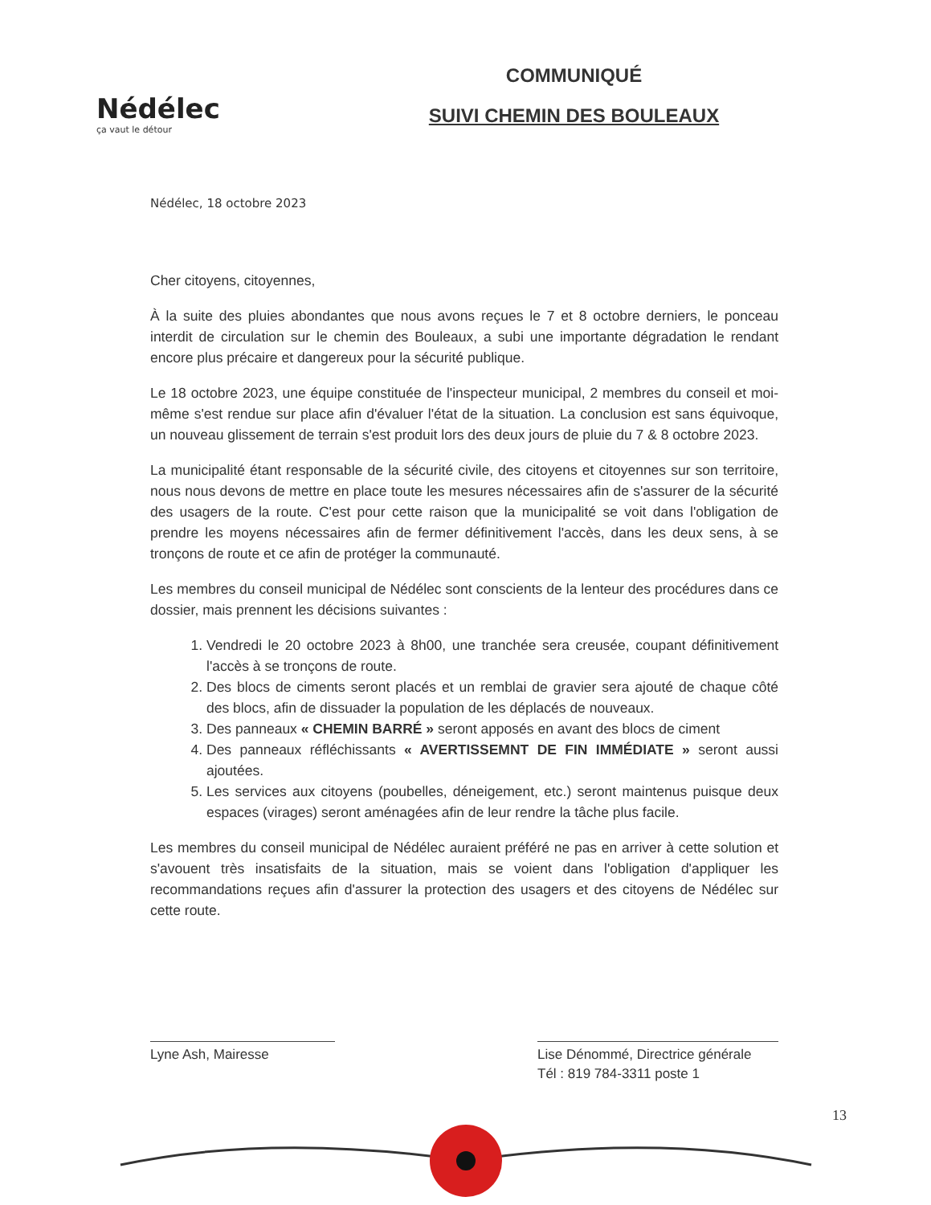Nédélec
ça vaut le détour
COMMUNIQUÉ
SUIVI CHEMIN DES BOULEAUX
Nédélec, 18 octobre 2023
Cher citoyens, citoyennes,
À la suite des pluies abondantes que nous avons reçues le 7 et 8 octobre derniers, le ponceau interdit de circulation sur le chemin des Bouleaux, a subi une importante dégradation le rendant encore plus précaire et dangereux pour la sécurité publique.
Le 18 octobre 2023, une équipe constituée de l'inspecteur municipal, 2 membres du conseil et moi-même s'est rendue sur place afin d'évaluer l'état de la situation. La conclusion est sans équivoque, un nouveau glissement de terrain s'est produit lors des deux jours de pluie du 7 & 8 octobre 2023.
La municipalité étant responsable de la sécurité civile, des citoyens et citoyennes sur son territoire, nous nous devons de mettre en place toute les mesures nécessaires afin de s'assurer de la sécurité des usagers de la route. C'est pour cette raison que la municipalité se voit dans l'obligation de prendre les moyens nécessaires afin de fermer définitivement l'accès, dans les deux sens, à se tronçons de route et ce afin de protéger la communauté.
Les membres du conseil municipal de Nédélec sont conscients de la lenteur des procédures dans ce dossier, mais prennent les décisions suivantes :
1. Vendredi le 20 octobre 2023 à 8h00, une tranchée sera creusée, coupant définitivement l'accès à se tronçons de route.
2. Des blocs de ciments seront placés et un remblai de gravier sera ajouté de chaque côté des blocs, afin de dissuader la population de les déplacés de nouveaux.
3. Des panneaux « CHEMIN BARRÉ » seront apposés en avant des blocs de ciment
4. Des panneaux réfléchissants « AVERTISSEMNT DE FIN IMMÉDIATE » seront aussi ajoutées.
5. Les services aux citoyens (poubelles, déneigement, etc.) seront maintenus puisque deux espaces (virages) seront aménagées afin de leur rendre la tâche plus facile.
Les membres du conseil municipal de Nédélec auraient préféré ne pas en arriver à cette solution et s'avouent très insatisfaits de la situation, mais se voient dans l'obligation d'appliquer les recommandations reçues afin d'assurer la protection des usagers et des citoyens de Nédélec sur cette route.
Lyne Ash, Mairesse Lise Dénommé, Directrice générale
Tél : 819 784-3311 poste 1
13